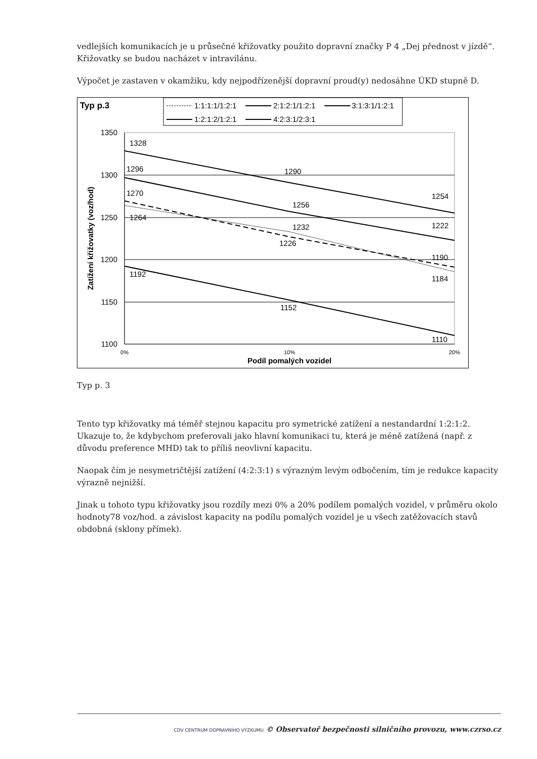vedlejších komunikacích je u průsečné křižovatky použito dopravní značky P 4 „Dej přednost v jízdě“. Křižovatky se budou nacházet v intravilánu.
Výpočet je zastaven v okamžiku, kdy nejpodřízenější dopravní proud(y) nedosáhne ÚKD stupně D.
Typ p.3
1:1:1:1/1:2:1
2:1:2:1/1:2:1
3:1:3:1/1:2:1
1:2:1:2/1:2:1
4:2:3:1/2:3:1
1350
1300
1250
1200
1150
1100
0%
10%
20%
Podíl pomalých vozidel
Zatížení křižovatky (voz/hod)
1328
1296
1270
1264
1290
1256
1232
1226
1254
1222
1190
1184
1192
1152
1110
Typ p. 3
Tento typ křižovatky má téměř stejnou kapacitu pro symetrické zatížení a nestandardní 1:2:1:2. Ukazuje to, že kdybychom preferovali jako hlavní komunikaci tu, která je méně zatížená (např. z důvodu preference MHD) tak to příliš neovlivní kapacitu.
Naopak čím je nesymetričtější zatížení (4:2:3:1) s výrazným levým odbočením, tím je redukce kapacity výrazně nejnižší.
Jinak u tohoto typu křižovatky jsou rozdíly mezi 0% a 20% podílem pomalých vozidel, v průměru okolo hodnoty78 voz/hod. a závislost kapacity na podílu pomalých vozidel je u všech zatěžovacích stavů obdobná (sklony přímek).
CDV CENTRUM DOPRAVNÍHO VÝZKUMU © Observatoř bezpečnosti silničního provozu, www.czrso.cz